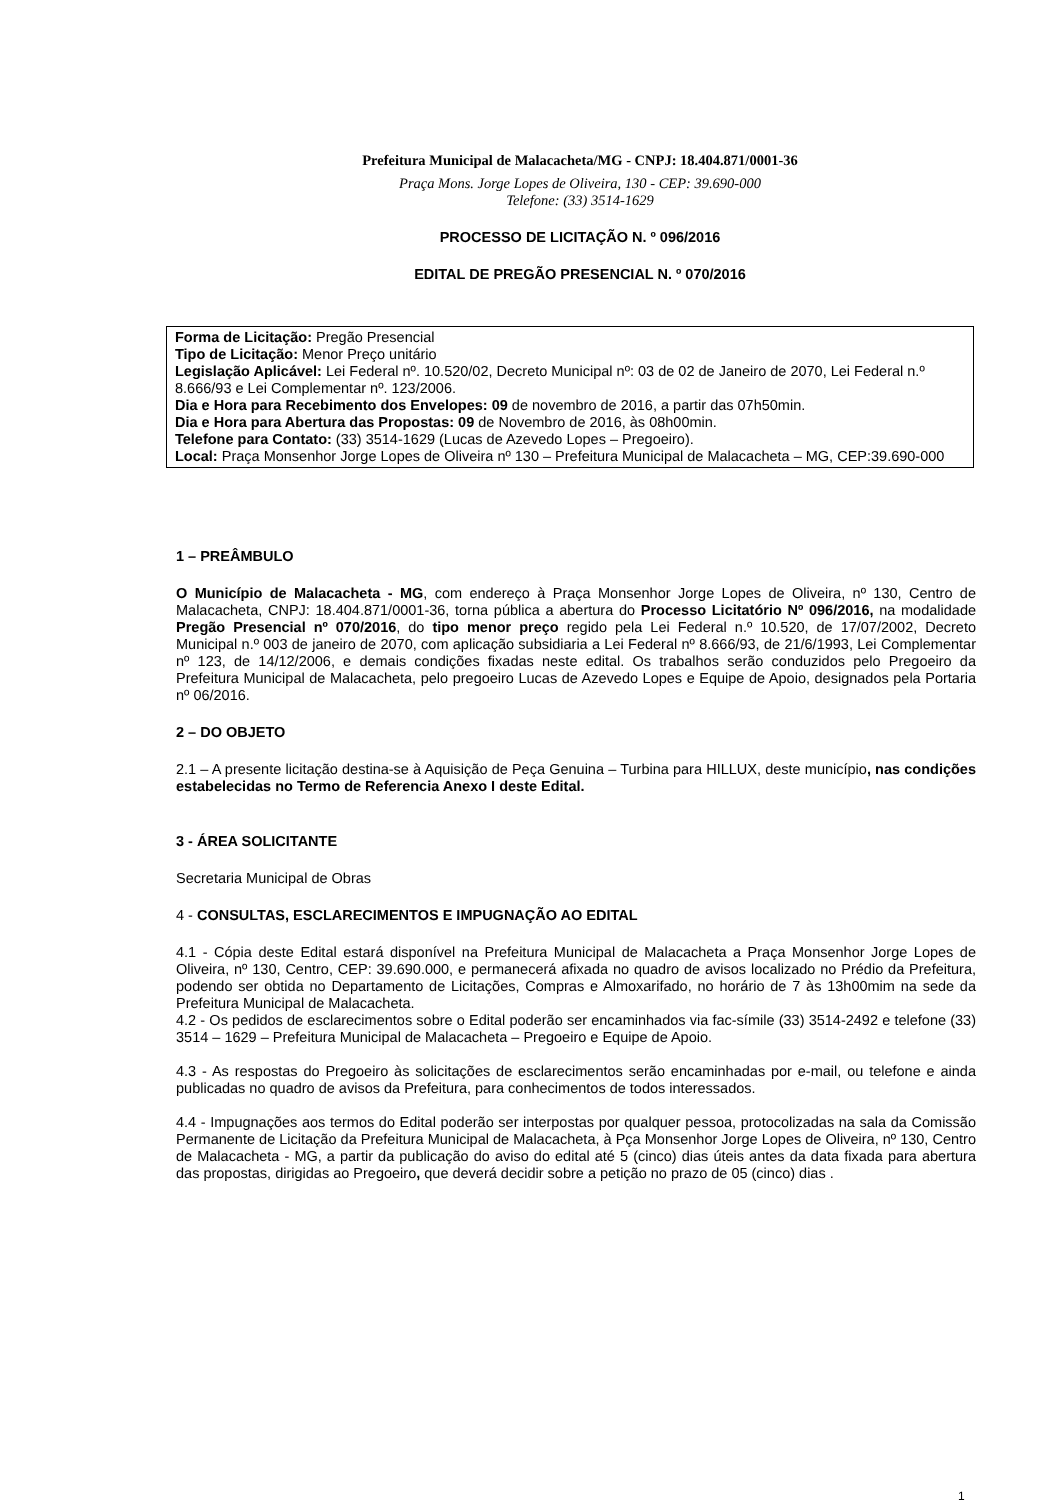Prefeitura Municipal de Malacacheta/MG - CNPJ: 18.404.871/0001-36
Praça Mons. Jorge Lopes de Oliveira, 130 - CEP: 39.690-000
Telefone: (33) 3514-1629
PROCESSO DE LICITAÇÃO N. º 096/2016
EDITAL DE PREGÃO PRESENCIAL N. º 070/2016
Forma de Licitação: Pregão Presencial
Tipo de Licitação: Menor Preço unitário
Legislação Aplicável: Lei Federal nº. 10.520/02, Decreto Municipal nº: 03 de 02 de Janeiro de 2070, Lei Federal n.º 8.666/93 e Lei Complementar nº. 123/2006.
Dia e Hora para Recebimento dos Envelopes: 09 de novembro de 2016, a partir das 07h50min.
Dia e Hora para Abertura das Propostas: 09 de Novembro de 2016, às 08h00min.
Telefone para Contato: (33) 3514-1629 (Lucas de Azevedo Lopes – Pregoeiro).
Local: Praça Monsenhor Jorge Lopes de Oliveira nº 130 – Prefeitura Municipal de Malacacheta – MG, CEP:39.690-000
1 – PREÂMBULO
O Município de Malacacheta - MG, com endereço à Praça Monsenhor Jorge Lopes de Oliveira, nº 130, Centro de Malacacheta, CNPJ: 18.404.871/0001-36, torna pública a abertura do Processo Licitatório Nº 096/2016, na modalidade Pregão Presencial nº 070/2016, do tipo menor preço regido pela Lei Federal n.º 10.520, de 17/07/2002, Decreto Municipal n.º 003 de janeiro de 2070, com aplicação subsidiaria a Lei Federal nº 8.666/93, de 21/6/1993, Lei Complementar nº 123, de 14/12/2006, e demais condições fixadas neste edital. Os trabalhos serão conduzidos pelo Pregoeiro da Prefeitura Municipal de Malacacheta, pelo pregoeiro Lucas de Azevedo Lopes e Equipe de Apoio, designados pela Portaria nº 06/2016.
2 – DO OBJETO
2.1 – A presente licitação destina-se à Aquisição de Peça Genuina – Turbina para HILLUX, deste município, nas condições estabelecidas no Termo de Referencia Anexo I deste Edital.
3 - ÁREA SOLICITANTE
Secretaria Municipal de Obras
4 - CONSULTAS, ESCLARECIMENTOS E IMPUGNAÇÃO AO EDITAL
4.1 - Cópia deste Edital estará disponível na Prefeitura Municipal de Malacacheta a Praça Monsenhor Jorge Lopes de Oliveira, nº 130, Centro, CEP: 39.690.000, e permanecerá afixada no quadro de avisos localizado no Prédio da Prefeitura, podendo ser obtida no Departamento de Licitações, Compras e Almoxarifado, no horário de 7 às 13h00mim na sede da Prefeitura Municipal de Malacacheta.
4.2 - Os pedidos de esclarecimentos sobre o Edital poderão ser encaminhados via fac-símile (33) 3514-2492 e telefone (33) 3514 – 1629 – Prefeitura Municipal de Malacacheta – Pregoeiro e Equipe de Apoio.
4.3 - As respostas do Pregoeiro às solicitações de esclarecimentos serão encaminhadas por e-mail, ou telefone e ainda publicadas no quadro de avisos da Prefeitura, para conhecimentos de todos interessados.
4.4 - Impugnações aos termos do Edital poderão ser interpostas por qualquer pessoa, protocolizadas na sala da Comissão Permanente de Licitação da Prefeitura Municipal de Malacacheta, à Pça Monsenhor Jorge Lopes de Oliveira, nº 130, Centro de Malacacheta - MG, a partir da publicação do aviso do edital até 5 (cinco) dias úteis antes da data fixada para abertura das propostas, dirigidas ao Pregoeiro, que deverá decidir sobre a petição no prazo de 05 (cinco) dias .
1